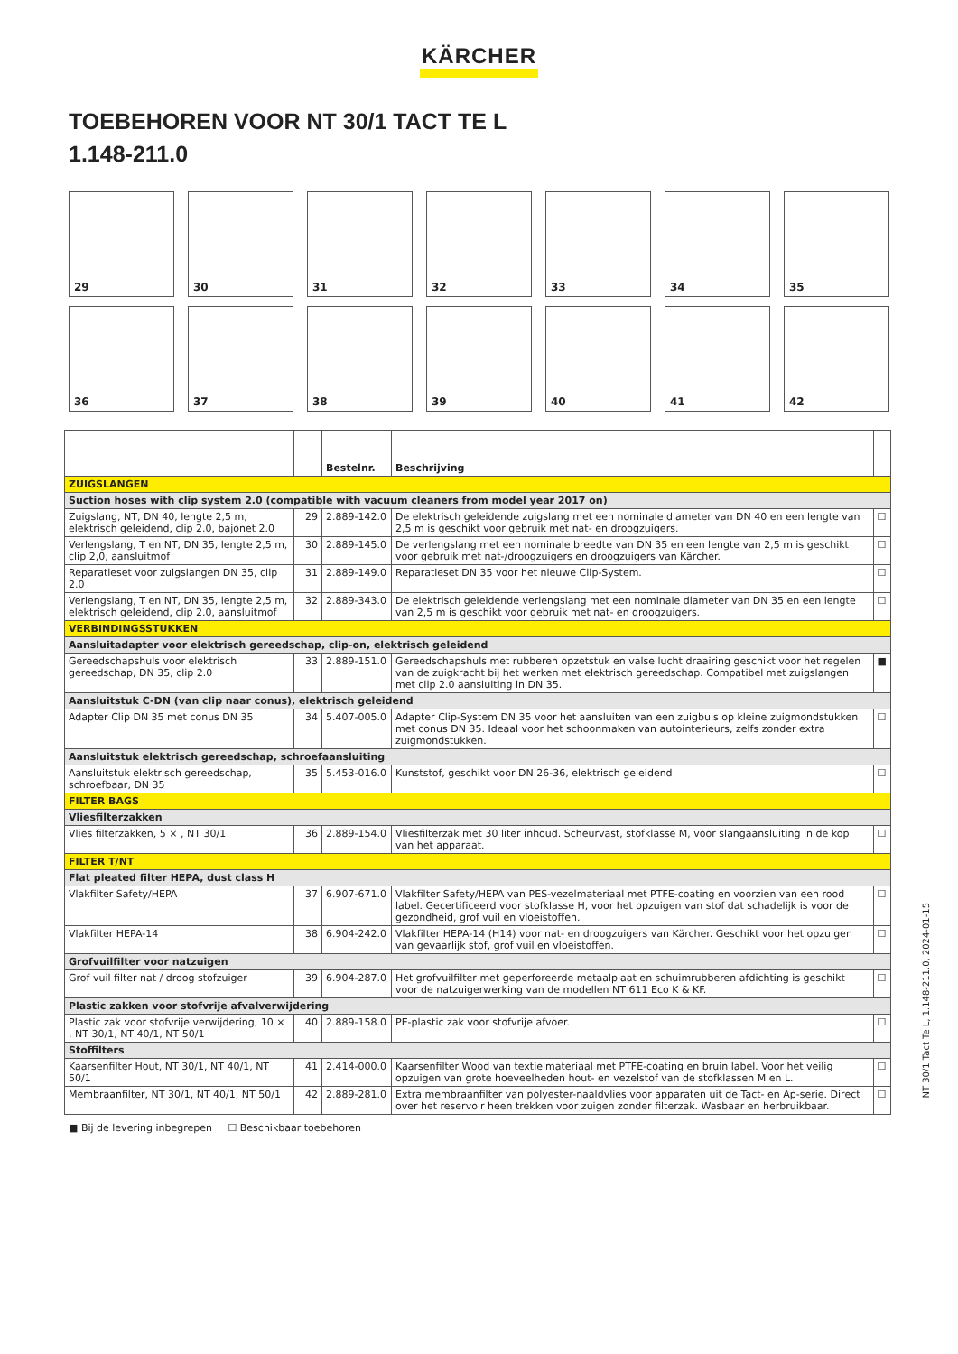KÄRCHER
TOEBEHOREN VOOR NT 30/1 TACT TE L
1.148-211.0
29
30
31
32
33
34
35
36
37
38
39
40
41
42
| | | Bestelnr. | Beschrijving | |
| --- | --- | --- | --- | --- |
| ZUIGSLANGEN | | | | |
| Suction hoses with clip system 2.0 (compatible with vacuum cleaners from model year 2017 on) | | | | |
| Zuigslang, NT, DN 40, lengte 2,5 m, elektrisch geleidend, clip 2.0, bajonet 2.0 | 29 | 2.889-142.0 | De elektrisch geleidende zuigslang met een nominale diameter van DN 40 en een lengte van 2,5 m is geschikt voor gebruik met nat- en droogzuigers. | ☐ |
| Verlengslang, T en NT, DN 35, lengte 2,5 m, clip 2,0, aansluitmof | 30 | 2.889-145.0 | De verlengslang met een nominale breedte van DN 35 en een lengte van 2,5 m is geschikt voor gebruik met nat-/droogzuigers en droogzuigers van Kärcher. | ☐ |
| Reparatieset voor zuigslangen DN 35, clip 2.0 | 31 | 2.889-149.0 | Reparatieset DN 35 voor het nieuwe Clip-System. | ☐ |
| Verlengslang, T en NT, DN 35, lengte 2,5 m, elektrisch geleidend, clip 2.0, aansluitmof | 32 | 2.889-343.0 | De elektrisch geleidende verlengslang met een nominale diameter van DN 35 en een lengte van 2,5 m is geschikt voor gebruik met nat- en droogzuigers. | ☐ |
| VERBINDINGSSTUKKEN | | | | |
| Aansluitadapter voor elektrisch gereedschap, clip-on, elektrisch geleidend | | | | |
| Gereedschapshuls voor elektrisch gereedschap, DN 35, clip 2.0 | 33 | 2.889-151.0 | Gereedschapshuls met rubberen opzetstuk en valse lucht draairing geschikt voor het regelen van de zuigkracht bij het werken met elektrisch gereedschap. Compatibel met zuigslangen met clip 2.0 aansluiting in DN 35. | ■ |
| Aansluitstuk C-DN (van clip naar conus), elektrisch geleidend | | | | |
| Adapter Clip DN 35 met conus DN 35 | 34 | 5.407-005.0 | Adapter Clip-System DN 35 voor het aansluiten van een zuigbuis op kleine zuigmondstukken met conus DN 35. Ideaal voor het schoonmaken van autointerieurs, zelfs zonder extra zuigmondstukken. | ☐ |
| Aansluitstuk elektrisch gereedschap, schroefaansluiting | | | | |
| Aansluitstuk elektrisch gereedschap, schroefbaar, DN 35 | 35 | 5.453-016.0 | Kunststof, geschikt voor DN 26-36, elektrisch geleidend | ☐ |
| FILTER BAGS | | | | |
| Vliesfilterzakken | | | | |
| Vlies filterzakken, 5 × , NT 30/1 | 36 | 2.889-154.0 | Vliesfilterzak met 30 liter inhoud. Scheurvast, stofklasse M, voor slangaansluiting in de kop van het apparaat. | ☐ |
| FILTER T/NT | | | | |
| Flat pleated filter HEPA, dust class H | | | | |
| Vlakfilter Safety/HEPA | 37 | 6.907-671.0 | Vlakfilter Safety/HEPA van PES-vezelmateriaal met PTFE-coating en voorzien van een rood label. Gecertificeerd voor stofklasse H, voor het opzuigen van stof dat schadelijk is voor de gezondheid, grof vuil en vloeistoffen. | ☐ |
| Vlakfilter HEPA-14 | 38 | 6.904-242.0 | Vlakfilter HEPA-14 (H14) voor nat- en droogzuigers van Kärcher. Geschikt voor het opzuigen van gevaarlijk stof, grof vuil en vloeistoffen. | ☐ |
| Grofvuilfilter voor natzuigen | | | | |
| Grof vuil filter nat / droog stofzuiger | 39 | 6.904-287.0 | Het grofvuilfilter met geperforeerde metaalplaat en schuimrubberen afdichting is geschikt voor de natzuigerwerking van de modellen NT 611 Eco K & KF. | ☐ |
| Plastic zakken voor stofvrije afvalverwijdering | | | | |
| Plastic zak voor stofvrije verwijdering, 10 × , NT 30/1, NT 40/1, NT 50/1 | 40 | 2.889-158.0 | PE-plastic zak voor stofvrije afvoer. | ☐ |
| Stoffilters | | | | |
| Kaarsenfilter Hout, NT 30/1, NT 40/1, NT 50/1 | 41 | 2.414-000.0 | Kaarsenfilter Wood van textielmateriaal met PTFE-coating en bruin label. Voor het veilig opzuigen van grote hoeveelheden hout- en vezelstof van de stofklassen M en L. | ☐ |
| Membraanfilter, NT 30/1, NT 40/1, NT 50/1 | 42 | 2.889-281.0 | Extra membraanfilter van polyester-naaldvlies voor apparaten uit de Tact- en Ap-serie. Direct over het reservoir heen trekken voor zuigen zonder filterzak. Wasbaar en herbruikbaar. | ☐ |
■ Bij de levering inbegrepen ☐ Beschikbaar toebehoren
NT 30/1 Tact Te L, 1.148-211.0, 2024-01-15